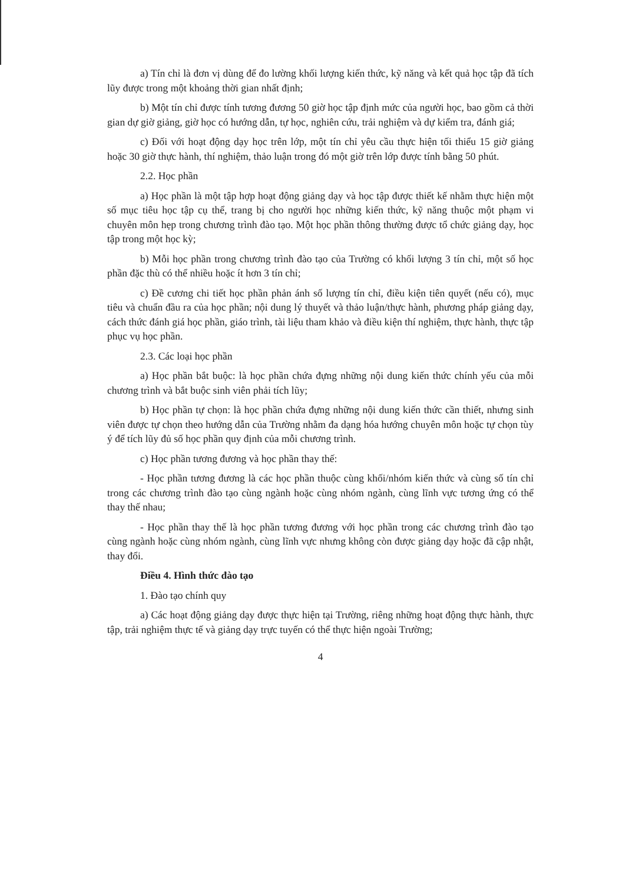a) Tín chỉ là đơn vị dùng để đo lường khối lượng kiến thức, kỹ năng và kết quả học tập đã tích lũy được trong một khoảng thời gian nhất định;
b) Một tín chỉ được tính tương đương 50 giờ học tập định mức của người học, bao gồm cả thời gian dự giờ giảng, giờ học có hướng dẫn, tự học, nghiên cứu, trải nghiệm và dự kiểm tra, đánh giá;
c) Đối với hoạt động dạy học trên lớp, một tín chỉ yêu cầu thực hiện tối thiểu 15 giờ giảng hoặc 30 giờ thực hành, thí nghiệm, thảo luận trong đó một giờ trên lớp được tính bằng 50 phút.
2.2. Học phần
a) Học phần là một tập hợp hoạt động giảng dạy và học tập được thiết kế nhằm thực hiện một số mục tiêu học tập cụ thể, trang bị cho người học những kiến thức, kỹ năng thuộc một phạm vi chuyên môn hẹp trong chương trình đào tạo. Một học phần thông thường được tổ chức giảng dạy, học tập trong một học kỳ;
b) Mỗi học phần trong chương trình đào tạo của Trường có khối lượng 3 tín chỉ, một số học phần đặc thù có thể nhiều hoặc ít hơn 3 tín chỉ;
c) Đề cương chi tiết học phần phản ánh số lượng tín chỉ, điều kiện tiên quyết (nếu có), mục tiêu và chuẩn đầu ra của học phần; nội dung lý thuyết và thảo luận/thực hành, phương pháp giảng dạy, cách thức đánh giá học phần, giáo trình, tài liệu tham khảo và điều kiện thí nghiệm, thực hành, thực tập phục vụ học phần.
2.3. Các loại học phần
a) Học phần bắt buộc: là học phần chứa đựng những nội dung kiến thức chính yếu của mỗi chương trình và bắt buộc sinh viên phải tích lũy;
b) Học phần tự chọn: là học phần chứa đựng những nội dung kiến thức cần thiết, nhưng sinh viên được tự chọn theo hướng dẫn của Trường nhằm đa dạng hóa hướng chuyên môn hoặc tự chọn tùy ý để tích lũy đủ số học phần quy định của mỗi chương trình.
c) Học phần tương đương và học phần thay thế:
- Học phần tương đương là các học phần thuộc cùng khối/nhóm kiến thức và cùng số tín chỉ trong các chương trình đào tạo cùng ngành hoặc cùng nhóm ngành, cùng lĩnh vực tương ứng có thể thay thế nhau;
- Học phần thay thế là học phần tương đương với học phần trong các chương trình đào tạo cùng ngành hoặc cùng nhóm ngành, cùng lĩnh vực nhưng không còn được giảng dạy hoặc đã cập nhật, thay đổi.
Điều 4. Hình thức đào tạo
1. Đào tạo chính quy
a) Các hoạt động giảng dạy được thực hiện tại Trường, riêng những hoạt động thực hành, thực tập, trải nghiệm thực tế và giảng dạy trực tuyến có thể thực hiện ngoài Trường;
4